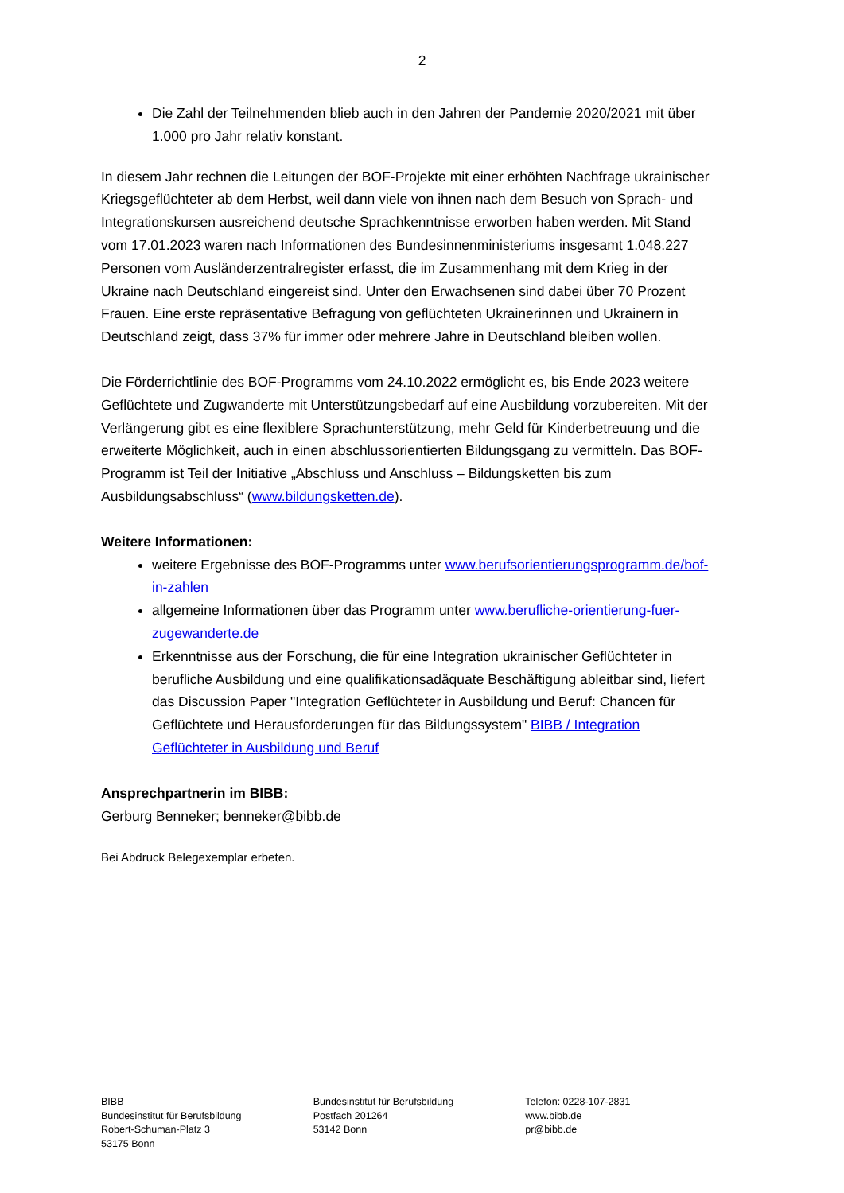2
Die Zahl der Teilnehmenden blieb auch in den Jahren der Pandemie 2020/2021 mit über 1.000 pro Jahr relativ konstant.
In diesem Jahr rechnen die Leitungen der BOF-Projekte mit einer erhöhten Nachfrage ukrainischer Kriegsgeflüchteter ab dem Herbst, weil dann viele von ihnen nach dem Besuch von Sprach- und Integrationskursen ausreichend deutsche Sprachkenntnisse erworben haben werden. Mit Stand vom 17.01.2023 waren nach Informationen des Bundesinnenministeriums insgesamt 1.048.227 Personen vom Ausländerzentralregister erfasst, die im Zusammenhang mit dem Krieg in der Ukraine nach Deutschland eingereist sind. Unter den Erwachsenen sind dabei über 70 Prozent Frauen. Eine erste repräsentative Befragung von geflüchteten Ukrainerinnen und Ukrainern in Deutschland zeigt, dass 37% für immer oder mehrere Jahre in Deutschland bleiben wollen.
Die Förderrichtlinie des BOF-Programms vom 24.10.2022 ermöglicht es, bis Ende 2023 weitere Geflüchtete und Zugwanderte mit Unterstützungsbedarf auf eine Ausbildung vorzubereiten. Mit der Verlängerung gibt es eine flexiblere Sprachunterstützung, mehr Geld für Kinderbetreuung und die erweiterte Möglichkeit, auch in einen abschlussorientierten Bildungsgang zu vermitteln. Das BOF-Programm ist Teil der Initiative „Abschluss und Anschluss – Bildungsketten bis zum Ausbildungsabschluss“ (www.bildungsketten.de).
Weitere Informationen:
weitere Ergebnisse des BOF-Programms unter www.berufsorientierungsprogramm.de/bof-in-zahlen
allgemeine Informationen über das Programm unter www.berufliche-orientierung-fuer-zugewanderte.de
Erkenntnisse aus der Forschung, die für eine Integration ukrainischer Geflüchteter in berufliche Ausbildung und eine qualifikationsadäquate Beschäftigung ableitbar sind, liefert das Discussion Paper "Integration Geflüchteter in Ausbildung und Beruf: Chancen für Geflüchtete und Herausforderungen für das Bildungssystem" BIBB / Integration Geflüchteter in Ausbildung und Beruf
Ansprechpartnerin im BIBB:
Gerburg Benneker; benneker@bibb.de
Bei Abdruck Belegexemplar erbeten.
BIBB
Bundesinstitut für Berufsbildung
Robert-Schuman-Platz 3
53175 Bonn
Bundesinstitut für Berufsbildung
Postfach 201264
53142 Bonn
Telefon: 0228-107-2831
www.bibb.de
pr@bibb.de